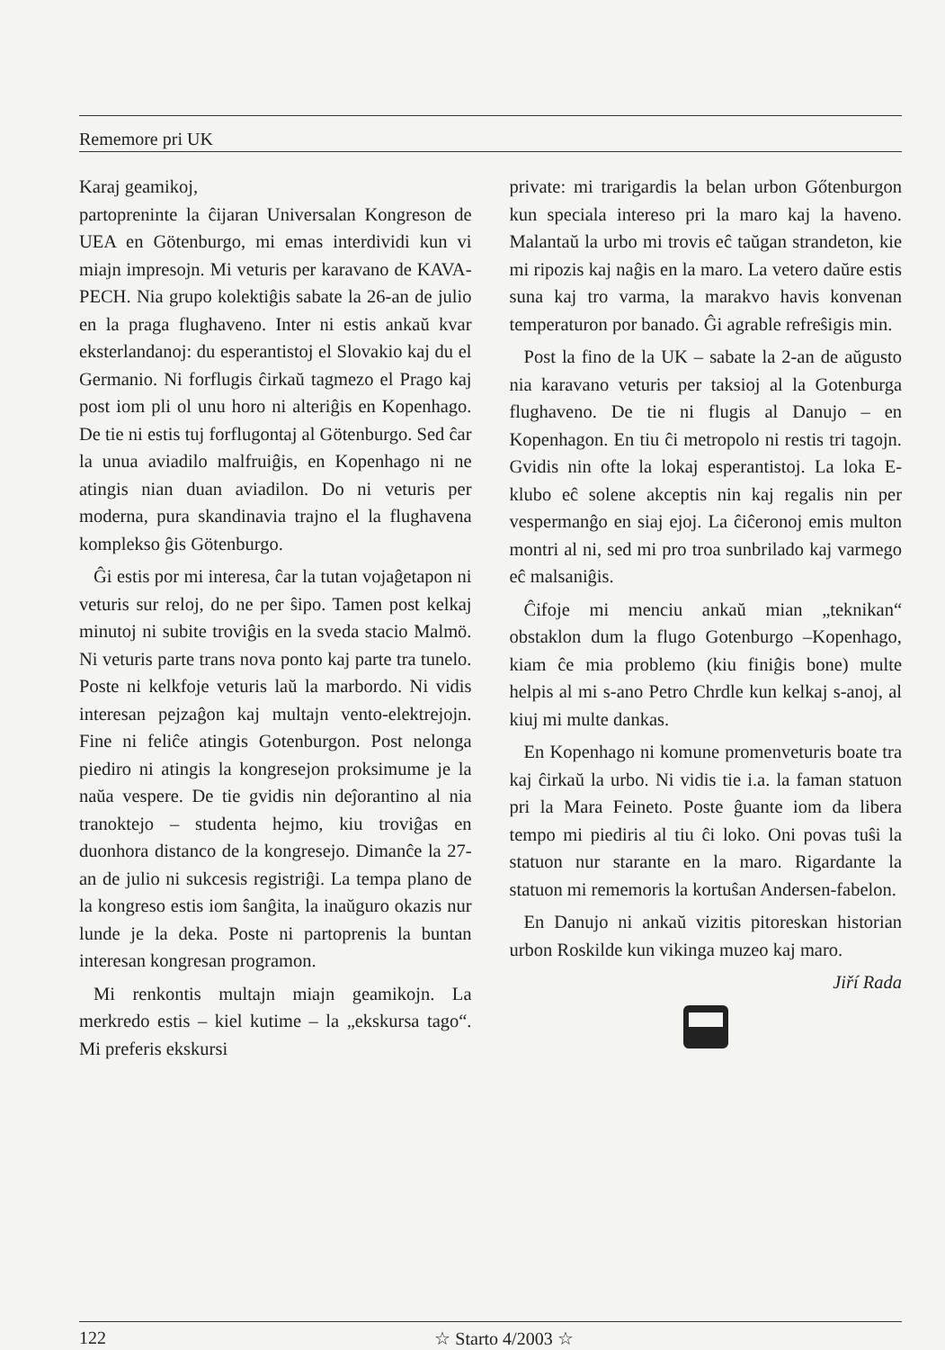Rememore pri UK
Karaj geamikoj,
partoprenintе la ĉijaran Universalan Kongreson de UEA en Götenburgo, mi emas interdividi kun vi miajn impresojn. Mi veturis per karavano de KAVA-PECH. Nia grupo kolektiĝis sabate la 26-an de julio en la praga flughaveno. Inter ni estis ankaŭ kvar eksterlandanoj: du esperantistoj el Slovakio kaj du el Germanio. Ni forflugis ĉirkaŭ tagmezo el Prago kaj post iom pli ol unu horo ni alteriĝis en Kopenhago. De tie ni estis tuj forflugontaj al Götenburgo. Sed ĉar la unua aviadilo malfruiĝis, en Kopenhago ni ne atingis nian duan aviadilon. Do ni veturis per moderna, pura skandinavia trajno el la flughavena komplekso ĝis Götenburgo.
Ĝi estis por mi interesa, ĉar la tutan vojaĝetapon ni veturis sur reloj, do ne per ŝipo. Tamen post kelkaj minutoj ni subite troviĝis en la sveda stacio Malmö. Ni veturis parte trans nova ponto kaj parte tra tunelo. Poste ni kelkfoje veturis laŭ la marbordo. Ni vidis interesan pejzaĝon kaj multajn vento-elektrejojn. Fine ni feliĉe atingis Gotenburgon. Post nelonga piediro ni atingis la kongresejon proksimume je la naŭa vespere. De tie gvidis nin deĵorantino al nia tranoktejo – studenta hejmo, kiu troviĝas en duonhora distanco de la kongresejo. Dimanĉe la 27-an de julio ni sukcesis registriĝi. La tempa plano de la kongreso estis iom ŝanĝita, la inaŭguro okazis nur lunde je la deka. Poste ni partoprenis la buntan interesan kongresan programon.
Mi renkontis multajn miajn geamikojn. La merkredo estis – kiel kutime – la „ekskursa tago“. Mi preferis ekskursi
private: mi trarigardis la belan urbon Gőtenburgon kun speciala intereso pri la maro kaj la haveno. Malantaŭ la urbo mi trovis eĉ taŭgan strandeton, kie mi ripozis kaj naĝis en la maro. La vetero daŭre estis suna kaj tro varma, la marakvo havis konvenan temperaturon por banado. Ĝi agrable refreŝigis min.
Post la fino de la UK – sabate la 2-an de aŭgusto nia karavano veturis per taksioj al la Gotenburga flughaveno. De tie ni flugis al Danujo – en Kopenhagon. En tiu ĉi metropolo ni restis tri tagojn. Gvidis nin ofte la lokaj esperantistoj. La loka E-klubo eĉ solene akceptis nin kaj regalis nin per vespermanĝo en siaj ejoj. La ĉiĉeronoj emis multon montri al ni, sed mi pro troa sunbrilado kaj varmego eĉ malsaniĝis.
Ĉifoje mi menciu ankaŭ mian „teknikan“ obstaklon dum la flugo Gotenburgo –Kopenhago, kiam ĉe mia problemo (kiu finiĝis bone) multe helpis al mi s-ano Petro Chrdle kun kelkaj s-anoj, al kiuj mi multe dankas.
En Kopenhago ni komune promenveturis boate tra kaj ĉirkaŭ la urbo. Ni vidis tie i.a. la faman statuon pri la Mara Feineto. Poste ĝuante iom da libera tempo mi piediris al tiu ĉi loko. Oni povas tuŝi la statuon nur starante en la maro. Rigardante la statuon mi rememoris la kortuŝan Andersen-fabelon.
En Danujo ni ankaŭ vizitis pitoreskan historian urbon Roskilde kun vikinga muzeo kaj maro.
Jiří Rada
122 ☆ Starto 4/2003 ☆